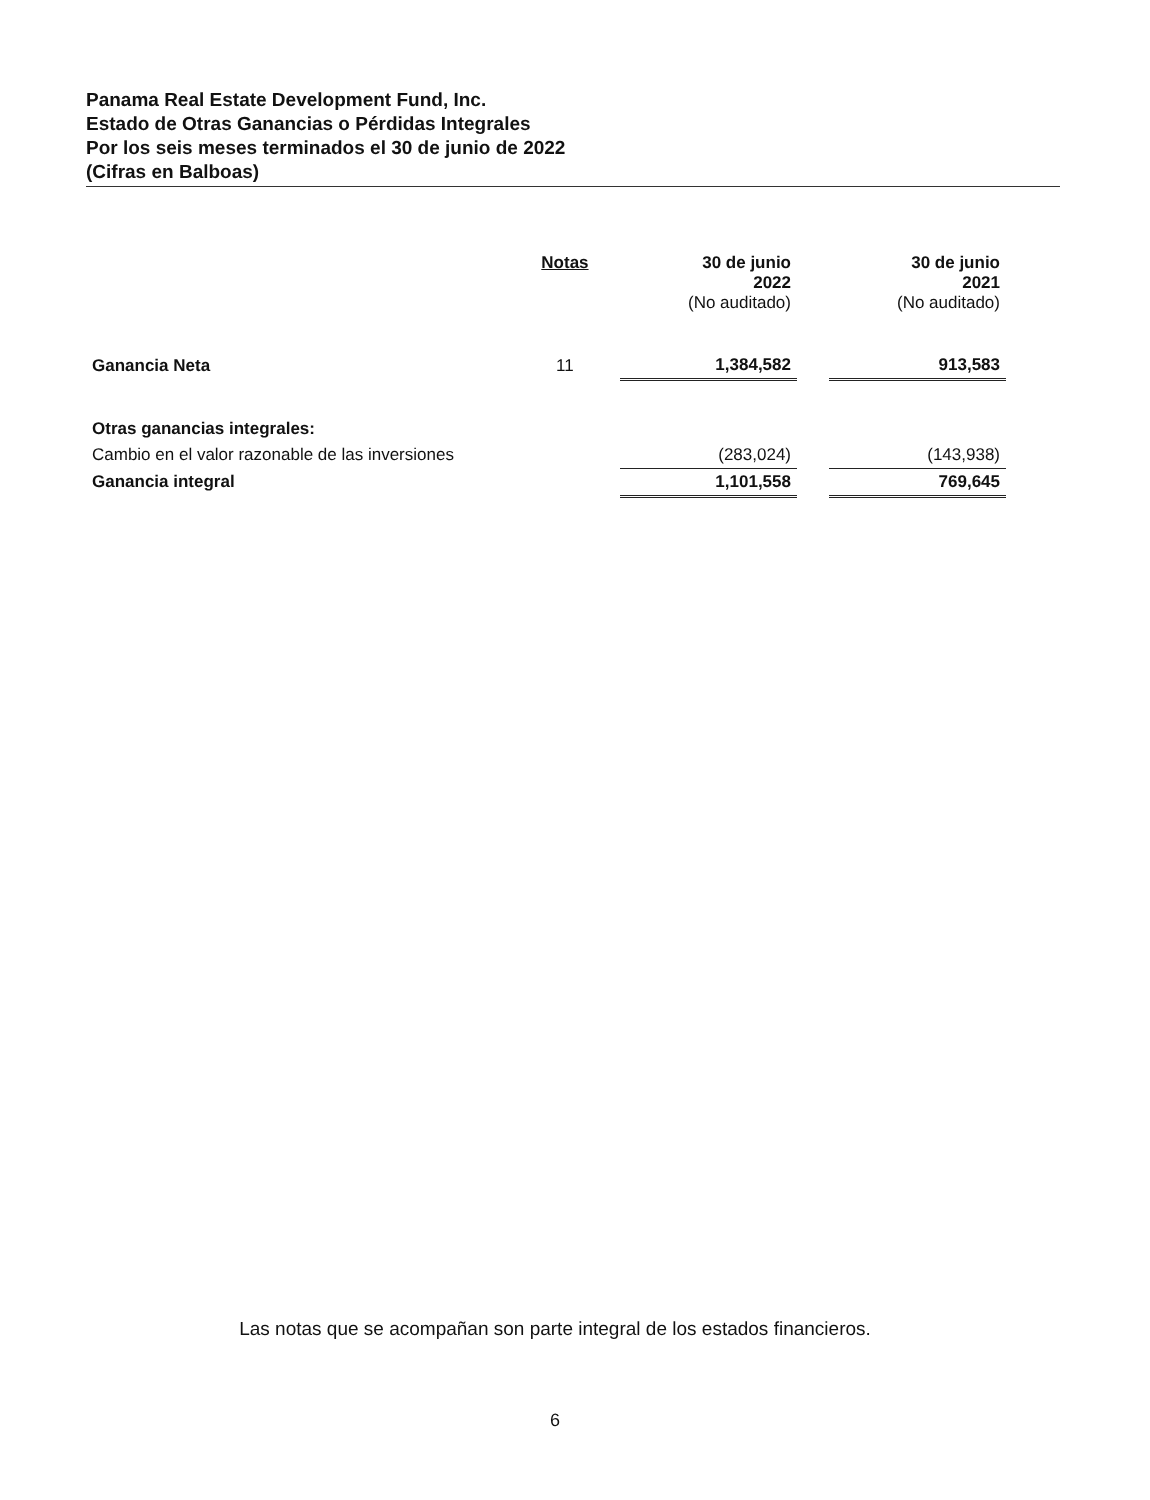Panama Real Estate Development Fund, Inc.
Estado de Otras Ganancias o Pérdidas Integrales
Por los seis meses terminados el 30 de junio de 2022
(Cifras en Balboas)
| | Notas | | 30 de junio 2022 (No auditado) | | 30 de junio 2021 (No auditado) |
| --- | --- | --- | --- | --- | --- |
| Ganancia Neta | 11 | | 1,384,582 | | 913,583 |
| Otras ganancias integrales: | | | | | |
| Cambio en el valor razonable de las inversiones | | | (283,024) | | (143,938) |
| Ganancia integral | | | 1,101,558 | | 769,645 |
Las notas que se acompañan son parte integral de los estados financieros.
6